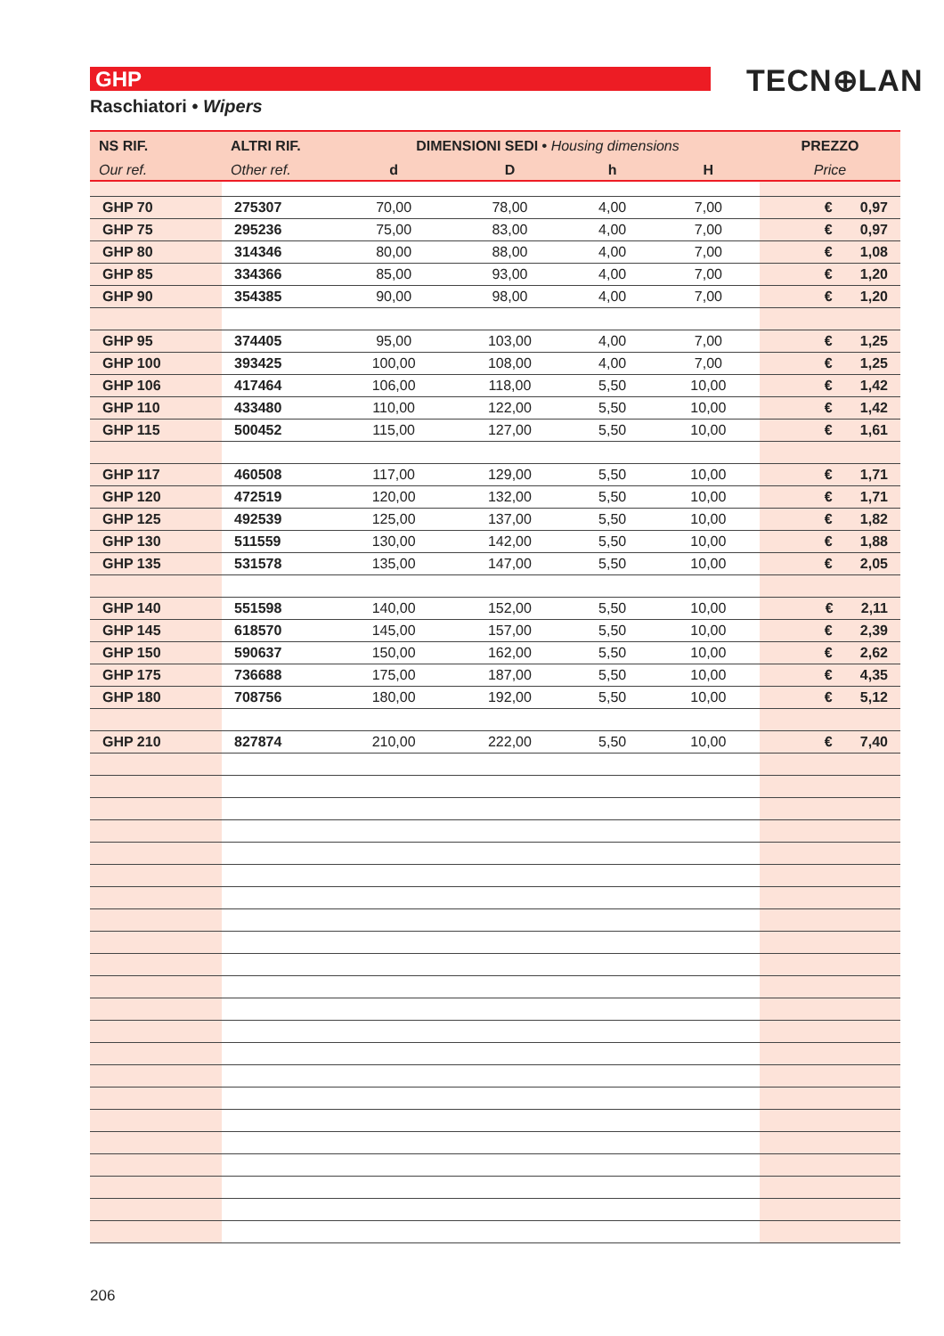GHP TECN⊕LAN
Raschiatori • Wipers
| NS RIF. | ALTRI RIF. | DIMENSIONI SEDI • Housing dimensions | | | | PREZZO |
| --- | --- | --- | --- | --- | --- | --- |
| Our ref. | Other ref. | d | D | h | H | Price |
| GHP 70 | 275307 | 70,00 | 78,00 | 4,00 | 7,00 | € 0,97 |
| GHP 75 | 295236 | 75,00 | 83,00 | 4,00 | 7,00 | € 0,97 |
| GHP 80 | 314346 | 80,00 | 88,00 | 4,00 | 7,00 | € 1,08 |
| GHP 85 | 334366 | 85,00 | 93,00 | 4,00 | 7,00 | € 1,20 |
| GHP 90 | 354385 | 90,00 | 98,00 | 4,00 | 7,00 | € 1,20 |
| GHP 95 | 374405 | 95,00 | 103,00 | 4,00 | 7,00 | € 1,25 |
| GHP 100 | 393425 | 100,00 | 108,00 | 4,00 | 7,00 | € 1,25 |
| GHP 106 | 417464 | 106,00 | 118,00 | 5,50 | 10,00 | € 1,42 |
| GHP 110 | 433480 | 110,00 | 122,00 | 5,50 | 10,00 | € 1,42 |
| GHP 115 | 500452 | 115,00 | 127,00 | 5,50 | 10,00 | € 1,61 |
| GHP 117 | 460508 | 117,00 | 129,00 | 5,50 | 10,00 | € 1,71 |
| GHP 120 | 472519 | 120,00 | 132,00 | 5,50 | 10,00 | € 1,71 |
| GHP 125 | 492539 | 125,00 | 137,00 | 5,50 | 10,00 | € 1,82 |
| GHP 130 | 511559 | 130,00 | 142,00 | 5,50 | 10,00 | € 1,88 |
| GHP 135 | 531578 | 135,00 | 147,00 | 5,50 | 10,00 | € 2,05 |
| GHP 140 | 551598 | 140,00 | 152,00 | 5,50 | 10,00 | € 2,11 |
| GHP 145 | 618570 | 145,00 | 157,00 | 5,50 | 10,00 | € 2,39 |
| GHP 150 | 590637 | 150,00 | 162,00 | 5,50 | 10,00 | € 2,62 |
| GHP 175 | 736688 | 175,00 | 187,00 | 5,50 | 10,00 | € 4,35 |
| GHP 180 | 708756 | 180,00 | 192,00 | 5,50 | 10,00 | € 5,12 |
| GHP 210 | 827874 | 210,00 | 222,00 | 5,50 | 10,00 | € 7,40 |
206